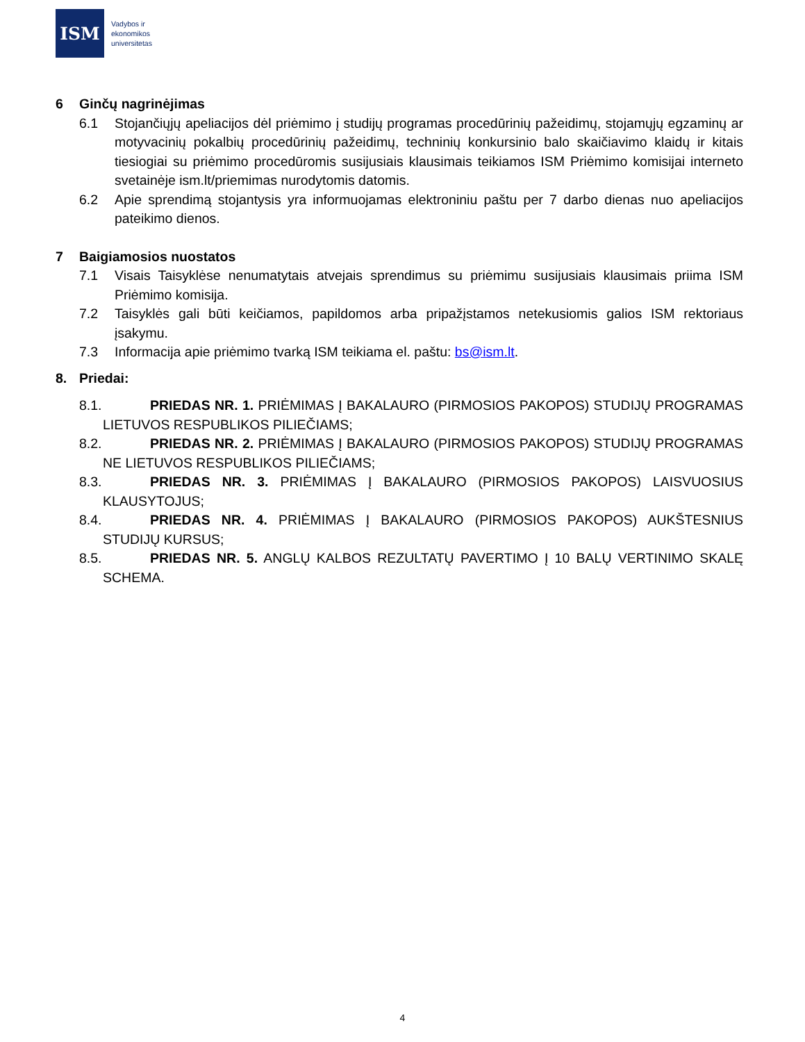ISM
Vadybos ir
ekonomikos
universitetas
6 Ginčų nagrinėjimas
6.1 Stojančiųjų apeliacijos dėl priėmimo į studijų programas procedūrinių pažeidimų, stojamųjų egzaminų ar motyvacinių pokalbių procedūrinių pažeidimų, techninių konkursinio balo skaičiavimo klaidų ir kitais tiesiogiai su priėmimo procedūromis susijusiais klausimais teikiamos ISM Priėmimo komisijai interneto svetainėje ism.lt/priemimas nurodytomis datomis.
6.2 Apie sprendimą stojantysis yra informuojamas elektroniniu paštu per 7 darbo dienas nuo apeliacijos pateikimo dienos.
7 Baigiamosios nuostatos
7.1 Visais Taisyklėse nenumatytais atvejais sprendimus su priėmimu susijusiais klausimais priima ISM Priėmimo komisija.
7.2 Taisyklės gali būti keičiamos, papildomos arba pripažįstamos netekusiomis galios ISM rektoriaus įsakymu.
7.3 Informacija apie priėmimo tvarką ISM teikiama el. paštu: bs@ism.lt.
8. Priedai:
8.1. PRIEDAS NR. 1. PRIĖMIMAS Į BAKALAURO (PIRMOSIOS PAKOPOS) STUDIJŲ PROGRAMAS LIETUVOS RESPUBLIKOS PILIEČIAMS;
8.2. PRIEDAS NR. 2. PRIĖMIMAS Į BAKALAURO (PIRMOSIOS PAKOPOS) STUDIJŲ PROGRAMAS NE LIETUVOS RESPUBLIKOS PILIEČIAMS;
8.3. PRIEDAS NR. 3. PRIĖMIMAS Į BAKALAURO (PIRMOSIOS PAKOPOS) LAISVUOSIUS KLAUSYTOJUS;
8.4. PRIEDAS NR. 4. PRIĖMIMAS Į BAKALAURO (PIRMOSIOS PAKOPOS) AUKŠTESNIUS STUDIJŲ KURSUS;
8.5. PRIEDAS NR. 5. ANGLŲ KALBOS REZULTATŲ PAVERTIMO Į 10 BALŲ VERTINIMO SKALĘ SCHEMA.
4